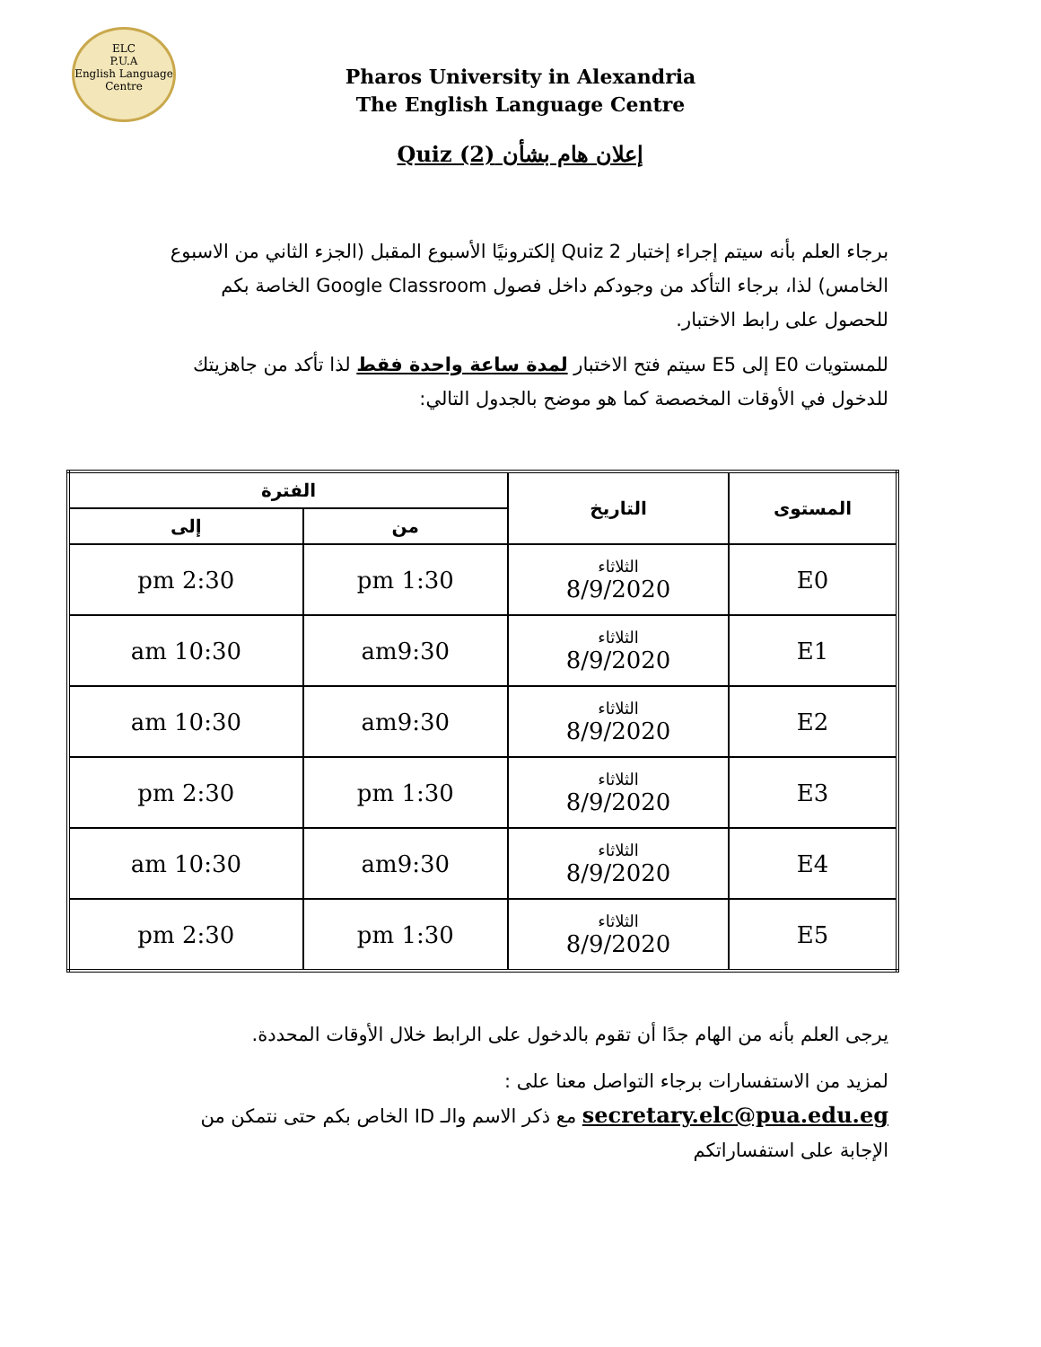ELC
P.U.A
English Language Centre
Pharos University in Alexandria
The English Language Centre
إعلان هام بشأن Quiz (2)
برجاء العلم بأنه سيتم إجراء إختبار Quiz 2 إلكترونيًا الأسبوع المقبل (الجزء الثاني من الاسبوع الخامس) لذا، برجاء التأكد من وجودكم داخل فصول Google Classroom الخاصة بكم للحصول على رابط الاختبار.
للمستويات E0 إلى E5 سيتم فتح الاختبار لمدة ساعة واحدة فقط لذا تأكد من جاهزيتك للدخول في الأوقات المخصصة كما هو موضح بالجدول التالي:
| المستوى | التاريخ | الفترة | |
| --- | --- | --- | --- |
| | | من | إلى |
| E0 | الثلاثاء 8/9/2020 | 1:30 pm | 2:30 pm |
| E1 | الثلاثاء 8/9/2020 | am9:30 | 10:30 am |
| E2 | الثلاثاء 8/9/2020 | am9:30 | 10:30 am |
| E3 | الثلاثاء 8/9/2020 | 1:30 pm | 2:30 pm |
| E4 | الثلاثاء 8/9/2020 | am9:30 | 10:30 am |
| E5 | الثلاثاء 8/9/2020 | 1:30 pm | 2:30 pm |
يرجى العلم بأنه من الهام جدًا أن تقوم بالدخول على الرابط خلال الأوقات المحددة.
لمزيد من الاستفسارات برجاء التواصل معنا على :
secretary.elc@pua.edu.eg مع ذكر الاسم والـ ID الخاص بكم حتى نتمكن من الإجابة على استفساراتكم